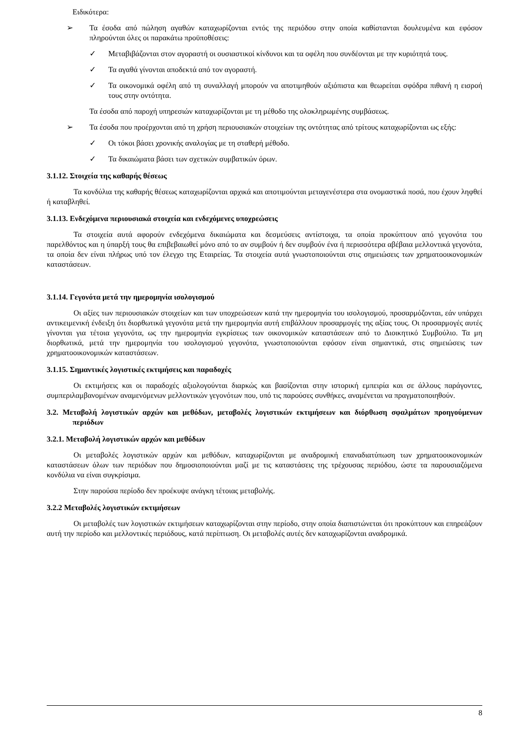Ειδικότερα:
➢ Τα έσοδα από πώληση αγαθών καταχωρίζονται εντός της περιόδου στην οποία καθίστανται δουλευμένα και εφόσον πληρούνται όλες οι παρακάτω προϋποθέσεις:
✓ Μεταβιβάζονται στον αγοραστή οι ουσιαστικοί κίνδυνοι και τα οφέλη που συνδέονται με την κυριότητά τους.
✓ Τα αγαθά γίνονται αποδεκτά από τον αγοραστή.
✓ Τα οικονομικά οφέλη από τη συναλλαγή μπορούν να αποτιμηθούν αξιόπιστα και θεωρείται σφόδρα πιθανή η εισροή τους στην οντότητα.
Τα έσοδα από παροχή υπηρεσιών καταχωρίζονται με τη μέθοδο της ολοκληρωμένης συμβάσεως.
➢ Τα έσοδα που προέρχονται από τη χρήση περιουσιακών στοιχείων της οντότητας από τρίτους καταχωρίζονται ως εξής:
✓ Οι τόκοι βάσει χρονικής αναλογίας με τη σταθερή μέθοδο.
✓ Τα δικαιώματα βάσει των σχετικών συμβατικών όρων.
3.1.12. Στοιχεία της καθαρής θέσεως
Τα κονδύλια της καθαρής θέσεως καταχωρίζονται αρχικά και αποτιμούνται μεταγενέστερα στα ονομαστικά ποσά, που έχουν ληφθεί ή καταβληθεί.
3.1.13. Ενδεχόμενα περιουσιακά στοιχεία και ενδεχόμενες υποχρεώσεις
Τα στοιχεία αυτά αφορούν ενδεχόμενα δικαιώματα και δεσμεύσεις αντίστοιχα, τα οποία προκύπτουν από γεγονότα του παρελθόντος και η ύπαρξή τους θα επιβεβαιωθεί μόνο από το αν συμβούν ή δεν συμβούν ένα ή περισσότερα αβέβαια μελλοντικά γεγονότα, τα οποία δεν είναι πλήρως υπό τον έλεγχο της Εταιρείας. Τα στοιχεία αυτά γνωστοποιούνται στις σημειώσεις των χρηματοοικονομικών καταστάσεων.
3.1.14. Γεγονότα μετά την ημερομηνία ισολογισμού
Οι αξίες των περιουσιακών στοιχείων και των υποχρεώσεων κατά την ημερομηνία του ισολογισμού, προσαρμόζονται, εάν υπάρχει αντικειμενική ένδειξη ότι διορθωτικά γεγονότα μετά την ημερομηνία αυτή επιβάλλουν προσαρμογές της αξίας τους. Οι προσαρμογές αυτές γίνονται για τέτοια γεγονότα, ως την ημερομηνία εγκρίσεως των οικονομικών καταστάσεων από το Διοικητικό Συμβούλιο. Τα μη διορθωτικά, μετά την ημερομηνία του ισολογισμού γεγονότα, γνωστοποιούνται εφόσον είναι σημαντικά, στις σημειώσεις των χρηματοοικονομικών καταστάσεων.
3.1.15. Σημαντικές λογιστικές εκτιμήσεις και παραδοχές
Οι εκτιμήσεις και οι παραδοχές αξιολογούνται διαρκώς και βασίζονται στην ιστορική εμπειρία και σε άλλους παράγοντες, συμπεριλαμβανομένων αναμενόμενων μελλοντικών γεγονότων που, υπό τις παρούσες συνθήκες, αναμένεται να πραγματοποιηθούν.
3.2. Μεταβολή λογιστικών αρχών και μεθόδων, μεταβολές λογιστικών εκτιμήσεων και διόρθωση σφαλμάτων προηγούμενων περιόδων
3.2.1. Μεταβολή λογιστικών αρχών και μεθόδων
Οι μεταβολές λογιστικών αρχών και μεθόδων, καταχωρίζονται με αναδρομική επαναδιατύπωση των χρηματοοικονομικών καταστάσεων όλων των περιόδων που δημοσιοποιούνται μαζί με τις καταστάσεις της τρέχουσας περιόδου, ώστε τα παρουσιαζόμενα κονδύλια να είναι συγκρίσιμα.
Στην παρούσα περίοδο δεν προέκυψε ανάγκη τέτοιας μεταβολής.
3.2.2 Μεταβολές λογιστικών εκτιμήσεων
Οι μεταβολές των λογιστικών εκτιμήσεων καταχωρίζονται στην περίοδο, στην οποία διαπιστώνεται ότι προκύπτουν και επηρεάζουν αυτή την περίοδο και μελλοντικές περιόδους, κατά περίπτωση. Οι μεταβολές αυτές δεν καταχωρίζονται αναδρομικά.
8